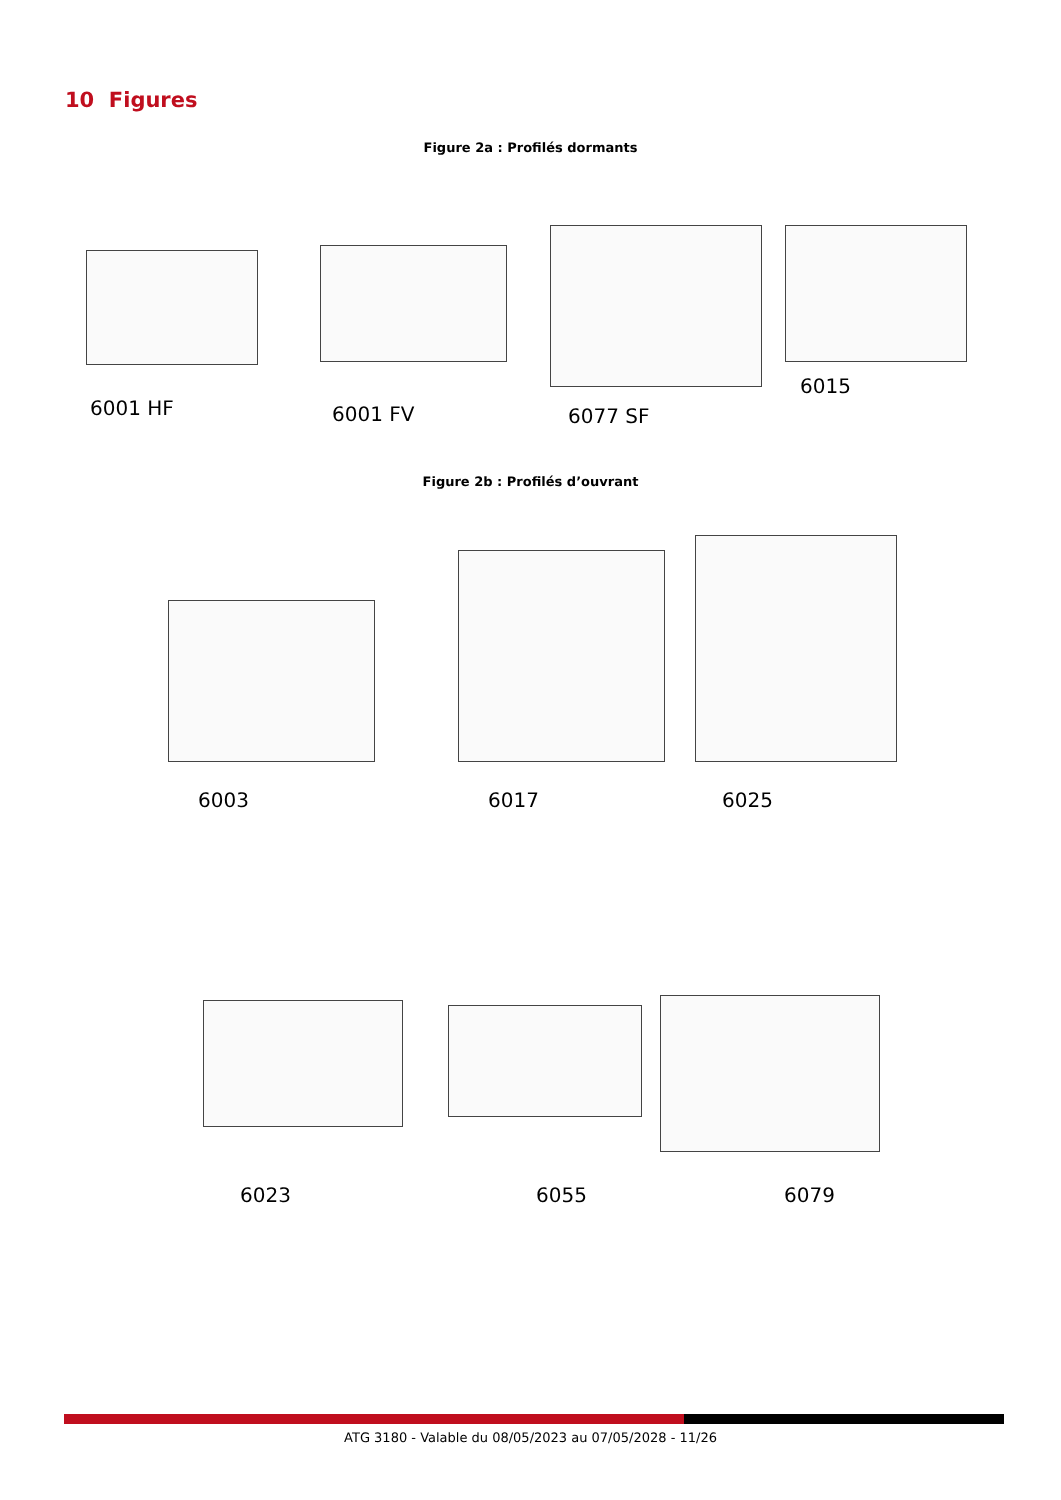10 Figures
Figure 2a : Profilés dormants
6001 HF 6001 FV 6077 SF
6015
Figure 2b : Profilés d’ouvrant
6003 6017 6025
6023 6055 6079
ATG 3180 - Valable du 08/05/2023 au 07/05/2028 - 11/26